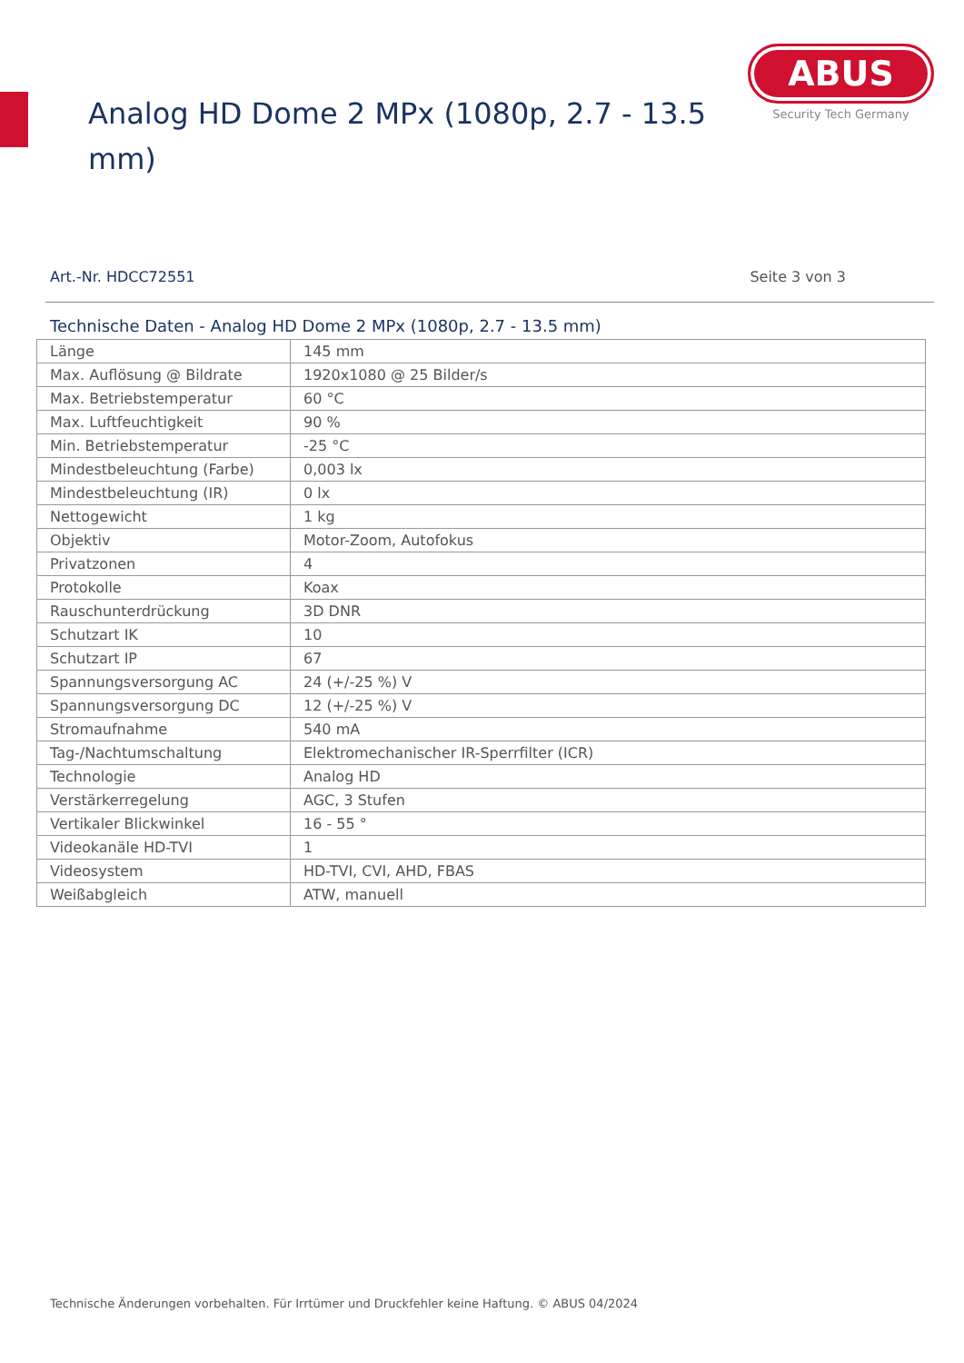Analog HD Dome 2 MPx (1080p, 2.7 - 13.5 mm)
ABUS
Security Tech Germany
Art.-Nr. HDCC72551 Seite 3 von 3
Technische Daten - Analog HD Dome 2 MPx (1080p, 2.7 - 13.5 mm)
| Länge | 145 mm |
| Max. Auflösung @ Bildrate | 1920x1080 @ 25 Bilder/s |
| Max. Betriebstemperatur | 60 °C |
| Max. Luftfeuchtigkeit | 90 % |
| Min. Betriebstemperatur | -25 °C |
| Mindestbeleuchtung (Farbe) | 0,003 lx |
| Mindestbeleuchtung (IR) | 0 lx |
| Nettogewicht | 1 kg |
| Objektiv | Motor-Zoom, Autofokus |
| Privatzonen | 4 |
| Protokolle | Koax |
| Rauschunterdrückung | 3D DNR |
| Schutzart IK | 10 |
| Schutzart IP | 67 |
| Spannungsversorgung AC | 24 (+/-25 %) V |
| Spannungsversorgung DC | 12 (+/-25 %) V |
| Stromaufnahme | 540 mA |
| Tag-/Nachtumschaltung | Elektromechanischer IR-Sperrfilter (ICR) |
| Technologie | Analog HD |
| Verstärkerregelung | AGC, 3 Stufen |
| Vertikaler Blickwinkel | 16 - 55 ° |
| Videokanäle HD-TVI | 1 |
| Videosystem | HD-TVI, CVI, AHD, FBAS |
| Weißabgleich | ATW, manuell |
Technische Änderungen vorbehalten. Für Irrtümer und Druckfehler keine Haftung. © ABUS 04/2024